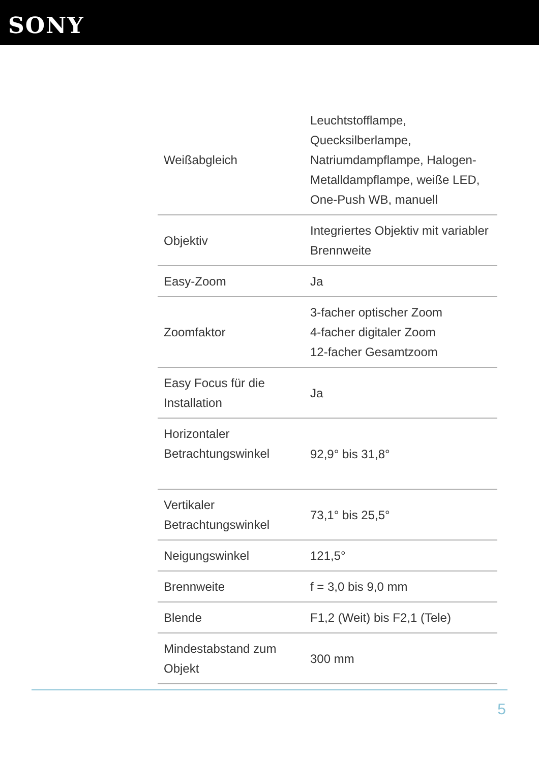SONY
| Weißabgleich | Leuchtstofflampe, Quecksilberlampe, Natriumdampflampe, Halogen-Metalldampflampe, weiße LED, One-Push WB, manuell |
| Objektiv | Integriertes Objektiv mit variabler Brennweite |
| Easy-Zoom | Ja |
| Zoomfaktor | 3-facher optischer Zoom 4-facher digitaler Zoom 12-facher Gesamtzoom |
| Easy Focus für die Installation | Ja |
| Horizontaler Betrachtungswinkel | 92,9° bis 31,8° |
| Vertikaler Betrachtungswinkel | 73,1° bis 25,5° |
| Neigungswinkel | 121,5° |
| Brennweite | f = 3,0 bis 9,0 mm |
| Blende | F1,2 (Weit) bis F2,1 (Tele) |
| Mindestabstand zum Objekt | 300 mm |
5